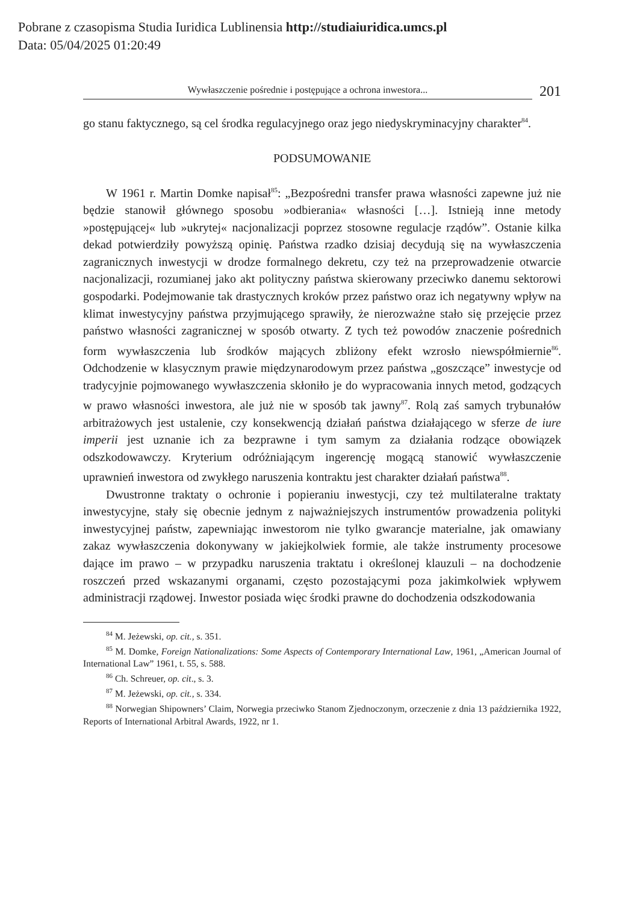Pobrane z czasopisma Studia Iuridica Lublinensia http://studiaiuridica.umcs.pl
Data: 05/04/2025 01:20:49
Wywłaszczenie pośrednie i postępujące a ochrona inwestora...
201
go stanu faktycznego, są cel środka regulacyjnego oraz jego niedyskryminacyjny charakter<sup>84</sup>.
PODSUMOWANIE
W 1961 r. Martin Domke napisał<sup>85</sup>: „Bezpośredni transfer prawa własności zapewne już nie będzie stanowił głównego sposobu »odbierania« własności […]. Istnieją inne metody »postępującej« lub »ukrytej« nacjonalizacji poprzez stosowne regulacje rządów”. Ostanie kilka dekad potwierdziły powyższą opinię. Państwa rzadko dzisiaj decydują się na wywłaszczenia zagranicznych inwestycji w drodze formalnego dekretu, czy też na przeprowadzenie otwarcie nacjonalizacji, rozumianej jako akt polityczny państwa skierowany przeciwko danemu sektorowi gospodarki. Podejmowanie tak drastycznych kroków przez państwo oraz ich negatywny wpływ na klimat inwestycyjny państwa przyjmującego sprawiły, że nierozważne stało się przejęcie przez państwo własności zagranicznej w sposób otwarty. Z tych też powodów znaczenie pośrednich form wywłaszczenia lub środków mających zbliżony efekt wzrosło niewspółmiernie<sup>86</sup>. Odchodzenie w klasycznym prawie międzynarodowym przez państwa „goszczące” inwestycje od tradycyjnie pojmowanego wywłaszczenia skłoniło je do wypracowania innych metod, godzących w prawo własności inwestora, ale już nie w sposób tak jawny<sup>87</sup>. Rolą zaś samych trybunałów arbitrażowych jest ustalenie, czy konsekwencją działań państwa działającego w sferze de iure imperii jest uznanie ich za bezprawne i tym samym za działania rodzące obowiązek odszkodowawczy. Kryterium odróżniającym ingerencję mogącą stanowić wywłaszczenie uprawnień inwestora od zwykłego naruszenia kontraktu jest charakter działań państwa<sup>88</sup>.
Dwustronne traktaty o ochronie i popieraniu inwestycji, czy też multilateralne traktaty inwestycyjne, stały się obecnie jednym z najważniejszych instrumentów prowadzenia polityki inwestycyjnej państw, zapewniając inwestorom nie tylko gwarancje materialne, jak omawiany zakaz wywłaszczenia dokonywany w jakiejkolwiek formie, ale także instrumenty procesowe dające im prawo – w przypadku naruszenia traktatu i określonej klauzuli – na dochodzenie roszczeń przed wskazanymi organami, często pozostającymi poza jakimkolwiek wpływem administracji rządowej. Inwestor posiada więc środki prawne do dochodzenia odszkodowania
<sup>84</sup> M. Jeżewski, op. cit., s. 351.
<sup>85</sup> M. Domke, Foreign Nationalizations: Some Aspects of Contemporary International Law, 1961, „American Journal of International Law” 1961, t. 55, s. 588.
<sup>86</sup> Ch. Schreuer, op. cit., s. 3.
<sup>87</sup> M. Jeżewski, op. cit., s. 334.
<sup>88</sup> Norwegian Shipowners’ Claim, Norwegia przeciwko Stanom Zjednoczonym, orzeczenie z dnia 13 października 1922, Reports of International Arbitral Awards, 1922, nr 1.